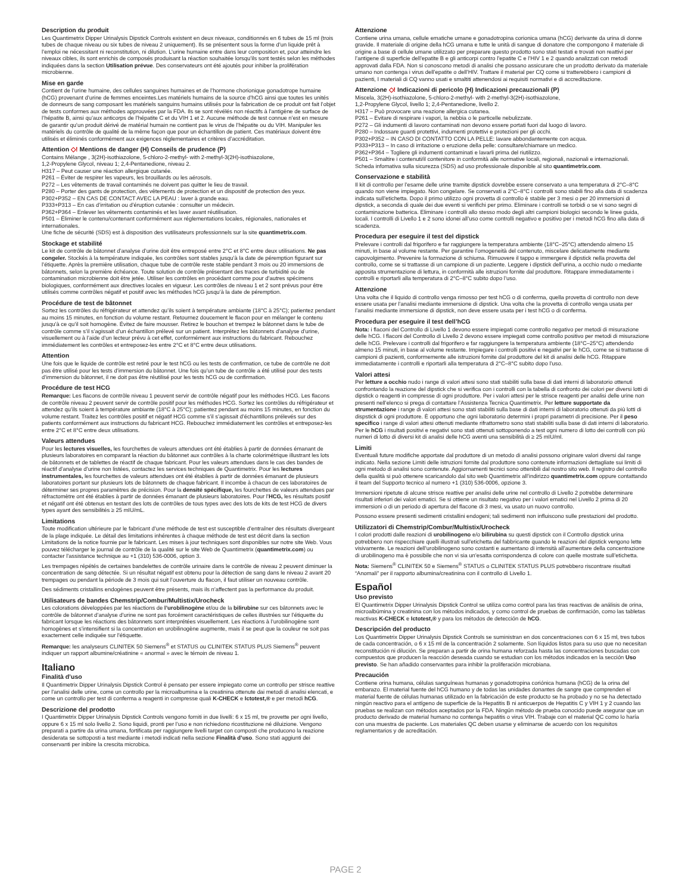Description du produit
Les Quantimetrix Dipper Urinalysis Dipstick Controls existent en deux niveaux, conditionnés en 6 tubes de 15 ml (trois tubes de chaque niveau ou six tubes de niveau 2 uniquement). Ils se présentent sous la forme d’un liquide prêt à l’emploi ne nécessitant ni reconstitution, ni dilution. L’urine humaine entre dans leur composition et, pour atteindre les niveaux cibles, ils sont enrichis de composés produisant la réaction souhaitée lorsqu’ils sont testés selon les méthodes indiquées dans la section Utilisation prévue. Des conservateurs ont été ajoutés pour inhiber la prolifération microbienne.
Mise en garde
Contient de l’urine humaine, des cellules sanguines humaines et de l’hormone chorionique gonadotrope humaine (hCG) provenant d’urine de femmes enceintes.Les matériels humains de la source d’hCG ainsi que toutes les unités de donneurs de sang composant les matériels sanguins humains utilisés pour la fabrication de ce produit ont fait l’objet de tests conformes aux méthodes approuvées par la FDA. Ils se sont révélés non réactifs à l’antigène de surface de l’hépatite B, ainsi qu’aux anticorps de l’hépatite C et du VIH 1 et 2. Aucune méthode de test connue n’est en mesure de garantir qu’un produit dérivé de matérial humain ne contient pas le virus de l’hépatite ou du VIH. Manipuler les matériels du contrôle de qualité de la même façon que pour un échantillon de patient. Ces matériaux doivent être utilisés et éliminés conformément aux exigences réglementaires et critères d’accréditation.
Attention ◇! Mentions de danger (H) Conseils de prudence (P)
Contains Mélange , 3(2H)-isothiazolone, 5-chloro-2-methyl- with 2-methyl-3(2H)-isothiazolone,
1,2-Propylene Glycol, niveau 1; 2,4-Pentanedione, niveau 2.
H317 – Peut causer une réaction allergique cutanée.
P261 – Éviter de respirer les vapeurs, les brouillards ou les aérosols.
P272 – Les vêtements de travail contaminés ne doivent pas quitter le lieu de travail.
P280 – Porter des gants de protection, des vêtements de protection et un dispositif de protection des yeux.
P302+P352 – EN CAS DE CONTACT AVEC LA PEAU : laver à grande eau.
P333+P313 – En cas d’irritation ou d’éruption cutanée : consulter un médecin.
P362+P364 – Enlever les vêtements contaminés et les laver avant réutilisation.
P501 – Éliminer le contenu/contenant conformément aux réglementations locales, régionales, nationales et internationales.
Une fiche de sécurité (SDS) est à disposition des vutilisateurs professionnels sur la site quantimetrix.com.
Stockage et stabilité
Le kit de contrôle de bâtonnet d’analyse d’urine doit être entreposé entre 2°C et 8°C entre deux utilisations. Ne pas congeler. Stockés à la température indiquée, les contrôles sont stables jusqu’à la date de péremption figurant sur l’étiquette. Après la première utilisation, chaque tube de contrôle reste stable pendant 3 mois ou 20 immersions de bâtonnets, selon la première échéance. Toute solution de contrôle présentant des traces de turbidité ou de contamination microbienne doit être jetée. Utiliser les contrôles en procédant comme pour d’autres spécimens biologiques, conformément aux directives locales en vigueur. Les contrôles de niveau 1 et 2 sont prévus pour être utilisés comme contrôles négatif et positif avec les méthodes hCG jusqu’à la date de péremption.
Procédure de test de bâtonnet
Sortez les contrôles du réfrigérateur et attendez qu’ils soient à température ambiante (18°C à 25°C); patientez pendant au moins 15 minutes, en fonction du volume restant. Retournez doucement le flacon pour en mélanger le contenu jusqu’à ce qu’il soit homogène. Évitez de faire mousser. Retirez le bouchon et trempez le bâtonnet dans le tube de contrôle comme s’il s’agissait d’un échantillon prélevé sur un patient. Interprétez les bâtonnets d’analyse d’urine, visuellement ou à l’aide d’un lecteur prévu à cet effet, conformément aux instructions du fabricant. Rebouchez immédiatement les contrôles et entreposez-les entre 2°C et 8°C entre deux utilisations.
Attention
Une fois que le liquide de contrôle est retiré pour le test hCG ou les tests de confirmation, ce tube de contrôle ne doit pas être utilisé pour les tests d’immersion du bâtonnet. Une fois qu’un tube de contrôle a été utilisé pour des tests d’immersion du bâtonnet, il ne doit pas être réutilisé pour les tests hCG ou de confirmation.
Procédure de test HCG
Remarque: Les flacons de contrôle niveau 1 peuvent servir de contrôle négatif pour les méthodes HCG. Les flacons de contrôle niveau 2 peuvent servir de contrôle positif pour les méthodes HCG. Sortez les contrôles du réfrigérateur et attendez qu’ils soient à température ambiante (18°C à 25°C); patientez pendant au moins 15 minutes, en fonction du volume restant. Traitez les contrôles positif et négatif HCG comme s’il s’agissait d’échantillons prélevés sur des patients conformément aux instructions du fabricant HCG. Rebouchez immédiatement les contrôles et entreposez-les entre 2°C et 8°C entre deux utilisations.
Valeurs attendues
Pour les lectures visuelles, les fourchettes de valeurs attendues ont été établies à partir de données émanant de plusieurs laboratoires en comparant la réaction du bâtonnet aux contrôles à la charte colorimétrique illustrant les lots de bâtonnets et de tablettes de réactif de chaque fabricant. Pour les valeurs attendues dans le cas des bandes de réactif d’analyse d’urine non listées, contactez les services techniques de Quantimetrix. Pour les lectures instrumentales, les fourchettes de valeurs attendues ont été établies à partir de données émanant de plusieurs laboratoires portant sur plusieurs lots de bâtonnets de chaque fabricant. Il incombe à chacun de ces laboratoires de déterminer ses propres paramètres de précision. Pour la densité spécifique, les fourchettes de valeurs attendues par réfractomètre ont été établies à partir de données émanant de plusieurs laboratoires. Pour l’HCG, les résultats positif et négatif ont été obtenus en testant des lots de contrôles de tous types avec des lots de kits de test HCG de divers types ayant des sensibilités ≥ 25 mIU/mL.
Limitations
Toute modification ultérieure par le fabricant d’une méthode de test est susceptible d’entraîner des résultats divergeant de la plage indiquée. Le détail des limitations inhérentes à chaque méthode de test est décrit dans la section Limitations de la notice fournie par le fabricant. Les mises à jour techniques sont disponibles sur notre site Web. Vous pouvez télécharger le journal de contrôle de la qualité sur le site Web de Quantimetrix (quantimetrix.com) ou contacter l’assistance technique au +1 (310) 536-0006, option 3.
Les trempages répétés de certaines bandelettes de contrôle urinaire dans le contrôle de niveau 2 peuvent diminuer la concentration de sang détectée. Si un résultat négatif est obtenu pour la détection de sang dans le niveau 2 avant 20 trempages ou pendant la période de 3 mois qui suit l’ouverture du flacon, il faut utiliser un nouveau contrôle.
Des sédiments cristallins endogènes peuvent être présents, mais ils n’affectent pas la performance du produit.
Utilisateurs de bandes Chemstrip/Combur/Multistix/Urocheck
Les colorations développées par les réactions de l’urobilinogène et/ou de la bilirubine sur ces bâtonnets avec le contrôle de bâtonnet d’analyse d’urine ne sont pas forcément caractéristiques de celles illustrées sur l’étiquette du fabricant lorsque les réactions des bâtonnets sont interprétées visuellement. Les réactions à l’urobilinogène sont homogènes et s’intensifient si la concentration en urobilinogène augmente, mais il se peut que la couleur ne soit pas exactement celle indiquée sur l’étiquette.
Remarque: les analyseurs CLINITEK 50 Siemens<sup>®</sup> et STATUS ou CLINITEK STATUS PLUS Siemens<sup>®</sup> peuvent indiquer un rapport albumine/créatinine « anormal » avec le témoin de niveau 1.
Italiano
Finalità d’uso
Il Quantimetrix Dipper Urinalysis Dipstick Control è pensato per essere impiegato come un controllo per strisce reattive per l’analisi delle urine, come un controllo per la microalbumina e la creatinina ottenute dai metodi di analisi elencati, e come un controllo per test di conferma a reagenti in compresse quali K-CHECK e Ictotest,® e per metodi hCG.
Descrizione del prodotto
I Quantimetrix Dipper Urinalysis Dipstick Controls vengono forniti in due livelli: 6 x 15 ml, tre provette per ogni livello, oppure 6 x 15 ml solo livello 2. Sono liquidi, pronti per l’uso e non richiedono ricostituzione né diluizione. Vengono preparati a partire da urina umana, fortificata per raggiungere livelli target con composti che producono la reazione desiderata se sottoposti a test mediante i metodi indicati nella sezione Finalità d’uso. Sono stati aggiunti dei conservanti per inibire la crescita microbica.
Attenzione
Contiene urina umana, cellule ematiche umane e gonadotropina corionica umana (hCG) derivante da urina di donne gravide. Il materiale di origine della hCG umana e tutte le unità di sangue di donatore che compongono il materiale di origine a base di cellule umane utilizzato per preparare questo prodotto sono stati testati e trovati non reattivi per l’antigene di superficie dell’epatite B e gli anticorpi contro l’epatite C e l’HIV 1 e 2 quando analizzati con metodi approvati dalla FDA. Non si conoscono metodi di analisi che possano assicurare che un prodotto derivato da materiale umano non contenga i virus dell’epatite o dell’HIV. Trattare il material per CQ come si tratterebbero i campioni di pazienti, I materiali di CQ vanno usati e smaltiti attenendosi ai requisiti normativi e di accreditazione.
Attenzione ◇! Indicazioni di pericolo (H) Indicazioni precauzionali (P)
Miscela, 3(2H)-isothiazolone, 5-chloro-2-methyl- with 2-methyl-3(2H)-isothiazolone,
1,2-Propylene Glycol, livello 1; 2,4-Pentanedione, livello 2.
H317 – Può provocare una reazione allergica cutanea.
P261 – Evitare di respirare i vapori, la nebbia o le particelle nebulizzate.
P272 – Gli indumenti di lavoro contaminati non devono essere portati fuori dal luogo di lavoro.
P280 – Indossare guanti protettivi, indumenti protettivi e protezioni per gli occhi.
P302+P352 – IN CASO DI CONTATTO CON LA PELLE: lavare abbondantemente con acqua.
P333+P313 – In caso di irritazione o eruzione della pelle: consultare/chiamare un medico.
P362+P364 – Togliere gli indumenti contaminati e lavarli prima del riutilizzo.
P501 – Smaltire i contenuti/il contenitore in conformità alle normative locali, regionali, nazionali e internazionali.
Scheda infomativa sulla sicurezza (SDS) ad uso professionale disponible al sito quantimetrix.com.
Conservazione e stabilità
Il kit di controllo per l’esame delle urine tramite dipstick dovrebbe essere conservato a una temperatura di 2°C–8°C quando non viene impiegato. Non congelare. Se conservati a 2°C–8°C i controlli sono stabili fino alla data di scadenza indicata sull’etichetta. Dopo il primo utilizzo ogni provetta di controllo è stabile per 3 mesi o per 20 immersioni di dipstick, a seconda di quale dei due eventi si verifichi per primo. Eliminare i controlli se torbidi o se vi sono segni di contaminazione batterica. Eliminare i controlli allo stesso modo degli altri campioni biologici secondo le linee guida, locali. I controlli di Livello 1 e 2 sono idonei all’uso come controlli negativo e positivo per i metodi hCG fino alla data di scadenza.
Procedura per eseguire il test del dipstick
Prelevare i controlli dal frigorifero e far raggiungere la temperatura ambiente (18°C–25°C) attendendo almeno 15 minuti, in base al volume restante. Per garantire l’omogeneità del contenuto, miscelare delicatamente mediante capovolgimento. Prevenire la formazione di schiuma. Rimuovere il tappo e immergere il dipstick nella provetta del controllo, come se si trattasse di un campione di un paziente. Leggere i dipstick dell’urina, a occhio nudo o mediante apposita strumentazione di lettura, in conformità alle istruzioni fornite dal produttore. Ritappare immediatamente i controlli e riportarli alla temperatura di 2°C–8°C subito dopo l’uso.
Attenzione
Una volta che il liquido di controllo venga rimosso per test hCG o di conferma, quella provetta di controllo non deve essere usata per l’analisi mediante immersione di dipstick. Una volta che la provetta di controllo venga usata per l’analisi mediante immersione di dipstick, non deve essere usata per i test hCG o di conferma.
Procedura per eseguire il test dell’hCG
Nota: i flaconi del Controllo di Livello 1 devono essere impiegati come controllo negativo per metodi di misurazione delle hCG. I flaconi del Controllo di Livello 2 devono essere impiegati come controllo positivo per metodi di misurazione delle hCG. Prelevare i controlli dal frigorifero e far raggiungere la temperatura ambiente (18°C–25°C) attendendo almeno 15 minuti, in base al volume restante. Impiegare i controlli positivi e negativi per le hCG, come se si trattasse di campioni di pazienti, conformemente alle istruzioni fornite dal produttore del kit di analisi delle hCG. Ritappare immediatamente i controlli e riportarli alla temperatura di 2°C–8°C subito dopo l’uso.
Valori attesi
Per letture a occhio nudo i range di valori attesi sono stati stabiliti sulla base di dati interni di laboratorio ottenuti confrontando la reazione del dipstick che si verifica con i controlli con la tabella di confronto dei colori per diversi lotti di dipstick o reagenti in compresse di ogni produttore. Per i valori attesi per le strisce reagenti per analisi delle urine non presenti nell’elenco si prega di contattare l’Assistenza Tecnica Quantimetrix. Per letture supportate da strumentazione i range di valori attesi sono stati stabiliti sulla base di dati interni di laboratorio ottenuti da più lotti di dispstick di ogni produttore. È opportuno che ogni laboratorio determini i propri parametri di precisione. Per il peso specifico i range di valori attesi ottenuti mediante rifrattometro sono stati stabiliti sulla base di dati interni di laboratorio. Per le hCG i risultati positivi e negativi sono stati ottenuti sottoponendo a test ogni numero di lotto dei controlli con più numeri di lotto di diversi kit di analisi delle hCG aventi una sensibilità di ≥ 25 mIU/ml.
Limiti
Eventuali future modifiche apportate dal produttore di un metodo di analisi possono originare valori diversi dal range indicato. Nella sezione Limiti delle istruzioni fornite dal produttore sono contenute informazioni dettagliate sui limiti di ogni metodo di analisi sono contenute. Aggiornamenti tecnici sono ottenibili dal nostro sito web. Il registro del controllo della qualità si può ottenere scaricandolo dal sito web Quantimetrix all’indirizzo quantimetrix.com oppure contattando il team del Supporto tecnico al numero +1 (310) 536-0006, opzione 3.
Immersioni ripetute di alcune strisce reattive per analisi delle urine nel controllo di Livello 2 potrebbe determinare risultati inferiori dei valori ematici. Se si ottiene un risultato negativo per i valori ematici nel Livello 2 prima di 20 immersioni o di un periodo di apertura del flacone di 3 mesi, va usato un nuovo controllo.
Possono essere presenti sedimenti cristallini endogeni; tali sedimenti non influiscono sulle prestazioni del prodotto.
Utilizzatori di Chemstrip/Combur/Multistix/Urocheck
I colori prodotti dalle reazioni di urobilinogeno e/o bilirubina su questi dipstick con il Controllo dipstick urina potrebbero non rispecchiare quelli illustrati sull’etichetta del fabbricante quando le reazioni del dipstick vengono lette visivamente. Le reazioni dell’urobilinogeno sono costanti e aumentano di intensità all’aumentare della concentrazione di urobilinogeno ma è possibile che non vi sia un’esatta corrispondenza di colore con quelle mostrate sull’etichetta.
Nota: Siemens<sup>®</sup> CLINITEK 50 e Siemens<sup>®</sup> STATUS o CLINITEK STATUS PLUS potrebbero riscontrare risultati “Anomali” per il rapporto albumina/creatinina con il controllo di Livello 1.
Español
Uso previsto
El Quantimetrix Dipper Urinalysis Dipstick Control se utiliza como control para las tiras reactivas de análisis de orina, microalbúmina y creatinina con los métodos indicados, y como control de pruebas de confirmación, como las tabletas reactivas K-CHECK e Ictotest,® y para los métodos de detección de hCG.
Descripción del producto
Los Quantimetrix Dipper Urinalysis Dipstick Controls se suministran en dos concentraciones con 6 x 15 ml, tres tubos de cada concentración, o 6 x 15 ml de la concentración 2 solamente. Son líquidos listos para su uso que no necesitan reconstitución ni dilución. Se preparan a partir de orina humana reforzada hasta las concentraciones buscadas con compuestos que producen la reacción deseada cuando se estudian con los métodos indicados en la sección Uso previsto. Se han añadido conservantes para inhibir la proliferación microbiana.
Precaución
Contiene orina humana, células sanguíneas humanas y gonadotropina coriónica humana (hCG) de la orina del embarazo. El material fuente del hCG humano y de todas las unidades donantes de sangre que comprenden el material fuente de células humanas utilizado en la fabricación de este producto se ha probado y no se ha detectado ningún reactivo para el antígeno de superficie de la Hepatitis B ni anticuerpos de Hepatitis C y VIH 1 y 2 cuando las pruebas se realizan con métodos aceptados por la FDA. Ningún método de prueba conocido puede asegurar que un producto derivado de material humano no contenga hepatitis o virus VIH. Trabaje con el material QC como lo haría con una muestra de paciente. Los materiales QC deben usarse y eliminarse de acuerdo con los requisitos reglamentarios y de acreditación.
PAGE 2